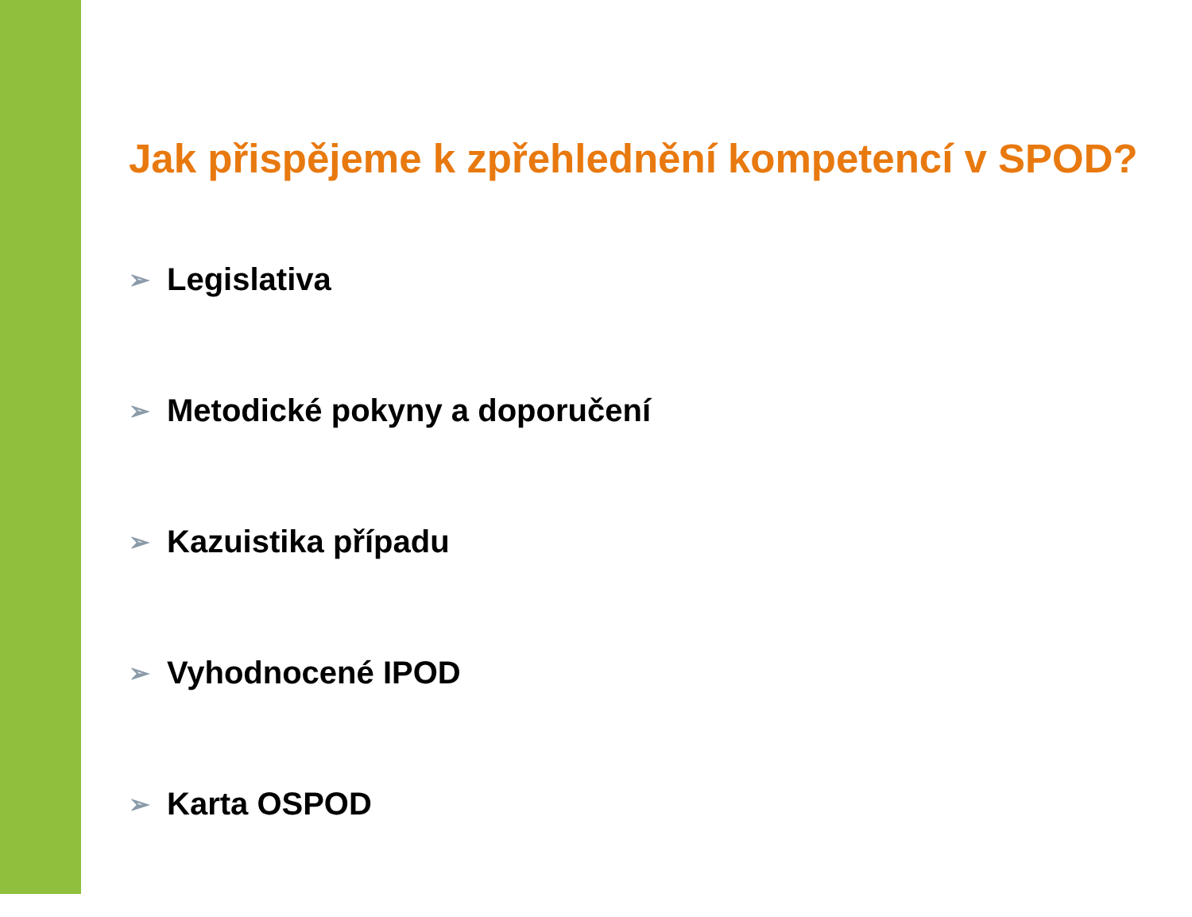Jak přispějeme k zpřehlednění kompetencí v SPOD?
➢ Legislativa
➢ Metodické pokyny a doporučení
➢ Kazuistika případu
➢ Vyhodnocené IPOD
➢ Karta OSPOD